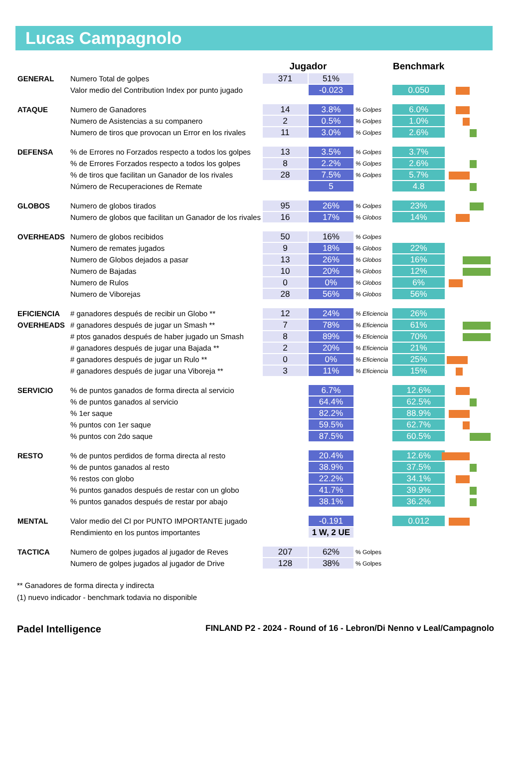Lucas Campagnolo
| | | Jugador | | | Benchmark | |
| --- | --- | --- | --- | --- | --- | --- |
| GENERAL | Numero Total de golpes | 371 | 51% | | | |
| | Valor medio del Contribution Index por punto jugado | | -0.023 | | 0.050 | |
| ATAQUE | Numero de Ganadores | 14 | 3.8% | % Golpes | 6.0% | |
| | Numero de Asistencias a su companero | 2 | 0.5% | % Golpes | 1.0% | |
| | Numero de tiros que provocan un Error en los rivales | 11 | 3.0% | % Golpes | 2.6% | |
| DEFENSA | % de Errores no Forzados respecto a todos los golpes | 13 | 3.5% | % Golpes | 3.7% | |
| | % de Errores Forzados respecto a todos los golpes | 8 | 2.2% | % Golpes | 2.6% | |
| | % de tiros que facilitan un Ganador de los rivales | 28 | 7.5% | % Golpes | 5.7% | |
| | Número de Recuperaciones de Remate | | 5 | | 4.8 | |
| GLOBOS | Numero de globos tirados | 95 | 26% | % Golpes | 23% | |
| | Numero de globos que facilitan un Ganador de los rivales | 16 | 17% | % Globos | 14% | |
| OVERHEADS | Numero de globos recibidos | 50 | 16% | % Golpes | | |
| | Numero de remates jugados | 9 | 18% | % Globos | 22% | |
| | Numero de Globos dejados a pasar | 13 | 26% | % Globos | 16% | |
| | Numero de Bajadas | 10 | 20% | % Globos | 12% | |
| | Numero de Rulos | 0 | 0% | % Globos | 6% | |
| | Numero de Viborejas | 28 | 56% | % Globos | 56% | |
| EFICIENCIA | # ganadores después de recibir un Globo ** | 12 | 24% | % Eficiencia | 26% | |
| OVERHEADS | # ganadores después de jugar un Smash ** | 7 | 78% | % Eficiencia | 61% | |
| | # ptos ganados después de haber jugado un Smash | 8 | 89% | % Eficiencia | 70% | |
| | # ganadores después de jugar una Bajada ** | 2 | 20% | % Eficiencia | 21% | |
| | # ganadores después de jugar un Rulo ** | 0 | 0% | % Eficiencia | 25% | |
| | # ganadores después de jugar una Viboreja ** | 3 | 11% | % Eficiencia | 15% | |
| SERVICIO | % de puntos ganados de forma directa al servicio | | 6.7% | | 12.6% | |
| | % de puntos ganados al servicio | | 64.4% | | 62.5% | |
| | % 1er saque | | 82.2% | | 88.9% | |
| | % puntos con 1er saque | | 59.5% | | 62.7% | |
| | % puntos con 2do saque | | 87.5% | | 60.5% | |
| RESTO | % de puntos perdidos de forma directa al resto | | 20.4% | | 12.6% | |
| | % de puntos ganados al resto | | 38.9% | | 37.5% | |
| | % restos con globo | | 22.2% | | 34.1% | |
| | % puntos ganados después de restar con un globo | | 41.7% | | 39.9% | |
| | % puntos ganados después de restar por abajo | | 38.1% | | 36.2% | |
| MENTAL | Valor medio del CI por PUNTO IMPORTANTE jugado | | -0.191 | | 0.012 | |
| | Rendimiento en los puntos importantes | | 1 W, 2 UE | | | |
| TACTICA | Numero de golpes jugados al jugador de Reves | 207 | 62% | % Golpes | | |
| | Numero de golpes jugados al jugador de Drive | 128 | 38% | % Golpes | | |
** Ganadores de forma directa y indirecta
(1) nuevo indicador - benchmark todavia no disponible
Padel Intelligence FINLAND P2 - 2024 - Round of 16 - Lebron/Di Nenno v Leal/Campagnolo